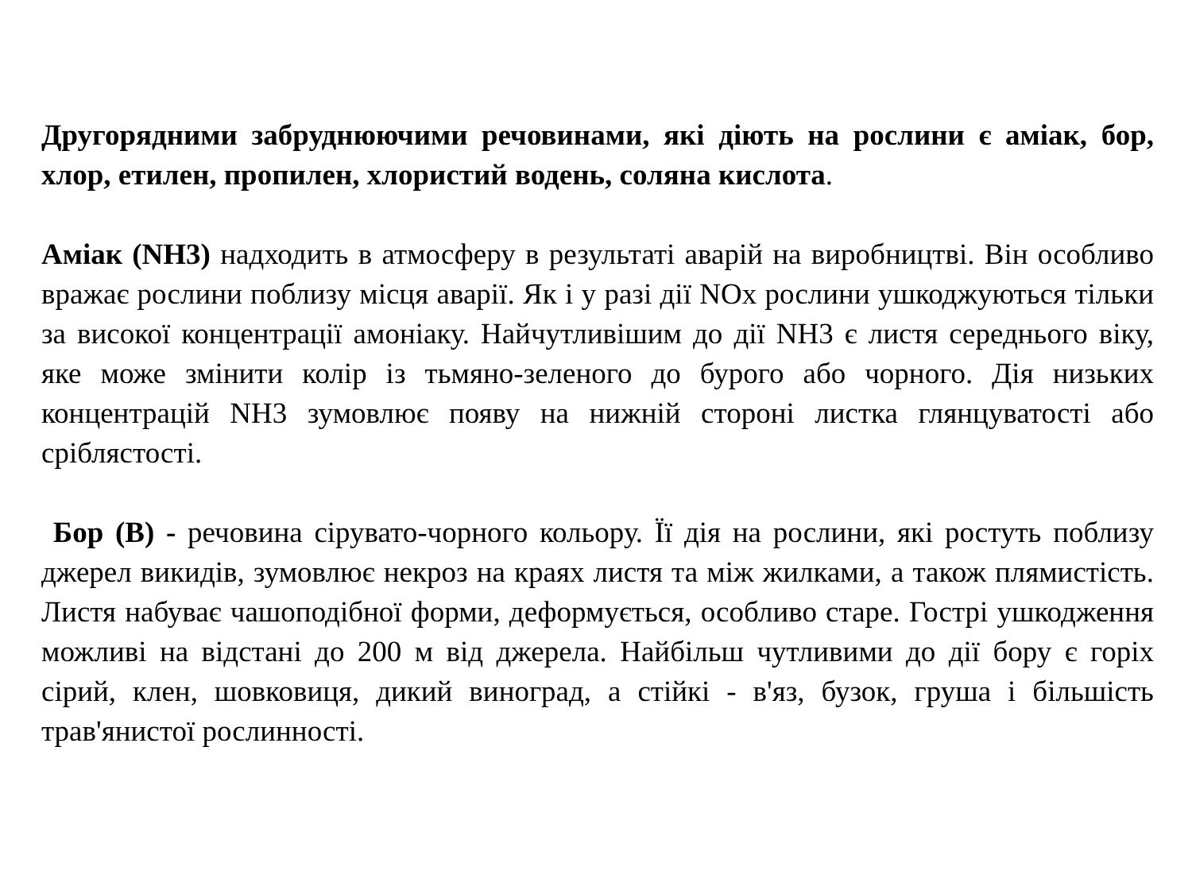Другорядними забруднюючими речовинами, які діють на рослини є аміак, бор, хлор, етилен, пропилен, хлористий водень, соляна кислота.
Аміак (NH3) надходить в атмосферу в результаті аварій на виробництві. Він особливо вражає рослини поблизу місця аварії. Як і у разі дії NOx рослини ушкоджуються тільки за високої концентрації амоніаку. Найчутливішим до дії NH3 є листя середнього віку, яке може змінити колір із тьмяно-зеленого до бурого або чорного. Дія низьких концентрацій NH3 зумовлює появу на нижній стороні листка глянцуватості або сріблястості.
Бор (В) - речовина сірувато-чорного кольору. Її дія на рослини, які ростуть поблизу джерел викидів, зумовлює некроз на краях листя та між жилками, а також плямистість. Листя набуває чашоподібної форми, деформується, особливо старе. Гострі ушкодження можливі на відстані до 200 м від джерела. Найбільш чутливими до дії бору є горіх сірий, клен, шовковиця, дикий виноград, а стійкі - в'яз, бузок, груша і більшість трав'янистої рослинності.